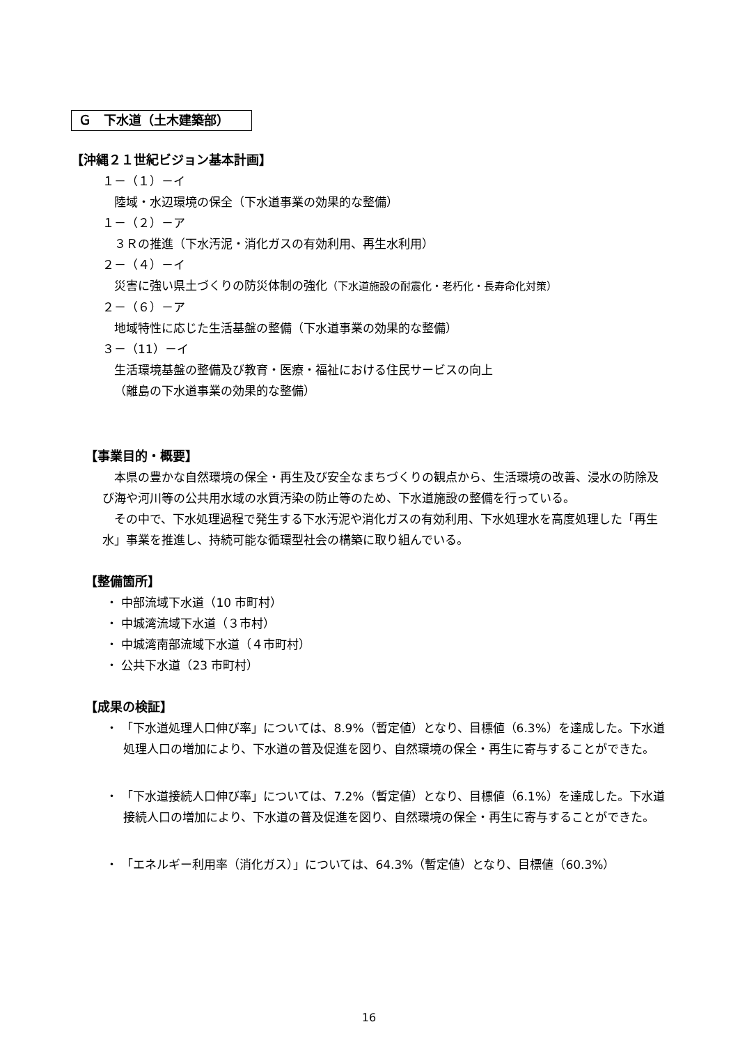Ｇ　下水道（土木建築部）
【沖縄２１世紀ビジョン基本計画】
１－（１）－イ
陸域・水辺環境の保全（下水道事業の効果的な整備）
１－（２）－ア
３Ｒの推進（下水汚泥・消化ガスの有効利用、再生水利用）
２－（４）－イ
災害に強い県土づくりの防災体制の強化（下水道施設の耐震化・老朽化・長寿命化対策）
２－（６）－ア
地域特性に応じた生活基盤の整備（下水道事業の効果的な整備）
３－（11）－イ
生活環境基盤の整備及び教育・医療・福祉における住民サービスの向上
（離島の下水道事業の効果的な整備）
【事業目的・概要】
本県の豊かな自然環境の保全・再生及び安全なまちづくりの観点から、生活環境の改善、浸水の防除及び海や河川等の公共用水域の水質汚染の防止等のため、下水道施設の整備を行っている。
その中で、下水処理過程で発生する下水汚泥や消化ガスの有効利用、下水処理水を高度処理した「再生水」事業を推進し、持続可能な循環型社会の構築に取り組んでいる。
【整備箇所】
・ 中部流域下水道（10 市町村）
・ 中城湾流域下水道（３市村）
・ 中城湾南部流域下水道（４市町村）
・ 公共下水道（23 市町村）
【成果の検証】
・ 「下水道処理人口伸び率」については、8.9%（暫定値）となり、目標値（6.3%）を達成した。下水道処理人口の増加により、下水道の普及促進を図り、自然環境の保全・再生に寄与することができた。
・ 「下水道接続人口伸び率」については、7.2%（暫定値）となり、目標値（6.1%）を達成した。下水道接続人口の増加により、下水道の普及促進を図り、自然環境の保全・再生に寄与することができた。
・ 「エネルギー利用率（消化ガス）」については、64.3%（暫定値）となり、目標値（60.3%）
16